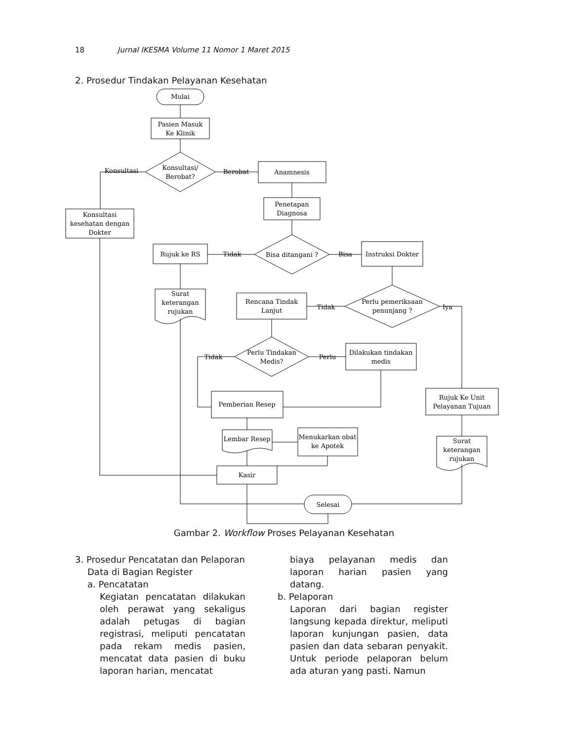18 Jurnal IKESMA Volume 11 Nomor 1 Maret 2015
2. Prosedur Tindakan Pelayanan Kesehatan
Mulai
Pasien Masuk
Ke Klinik
Konsultasi/
Berobat?
Konsultasi
Berobat
Anamnesis
Penetapan
Diagnosa
Konsultasi
kesehatan dengan
Dokter
Bisa ditangani ?
Rujuk ke RS
Tidak
Instruksi Dokter
Bisa
Surat
keterangan
rujukan
Rencana Tindak
Lanjut
Tidak
Perlu pemeriksaan
penunjang ?
Iya
Perlu Tindakan
Medis?
Tidak
Perlu
Dilakukan tindakan
medis
Pemberian Resep
Rujuk Ke Unit
Pelayanan Tujuan
Lembar Resep
Menukarkan obat
ke Apotek
Surat
keterangan
rujukan
Kasir
Selesai
Gambar 2. Workflow Proses Pelayanan Kesehatan
3. Prosedur Pencatatan dan Pelaporan
Data di Bagian Register
a. Pencatatan
Kegiatan pencatatan dilakukan oleh perawat yang sekaligus adalah petugas di bagian registrasi, meliputi pencatatan pada rekam medis pasien, mencatat data pasien di buku laporan harian, mencatat
biaya pelayanan medis dan laporan harian pasien yang datang.
b. Pelaporan
Laporan dari bagian register langsung kepada direktur, meliputi laporan kunjungan pasien, data pasien dan data sebaran penyakit. Untuk periode pelaporan belum ada aturan yang pasti. Namun